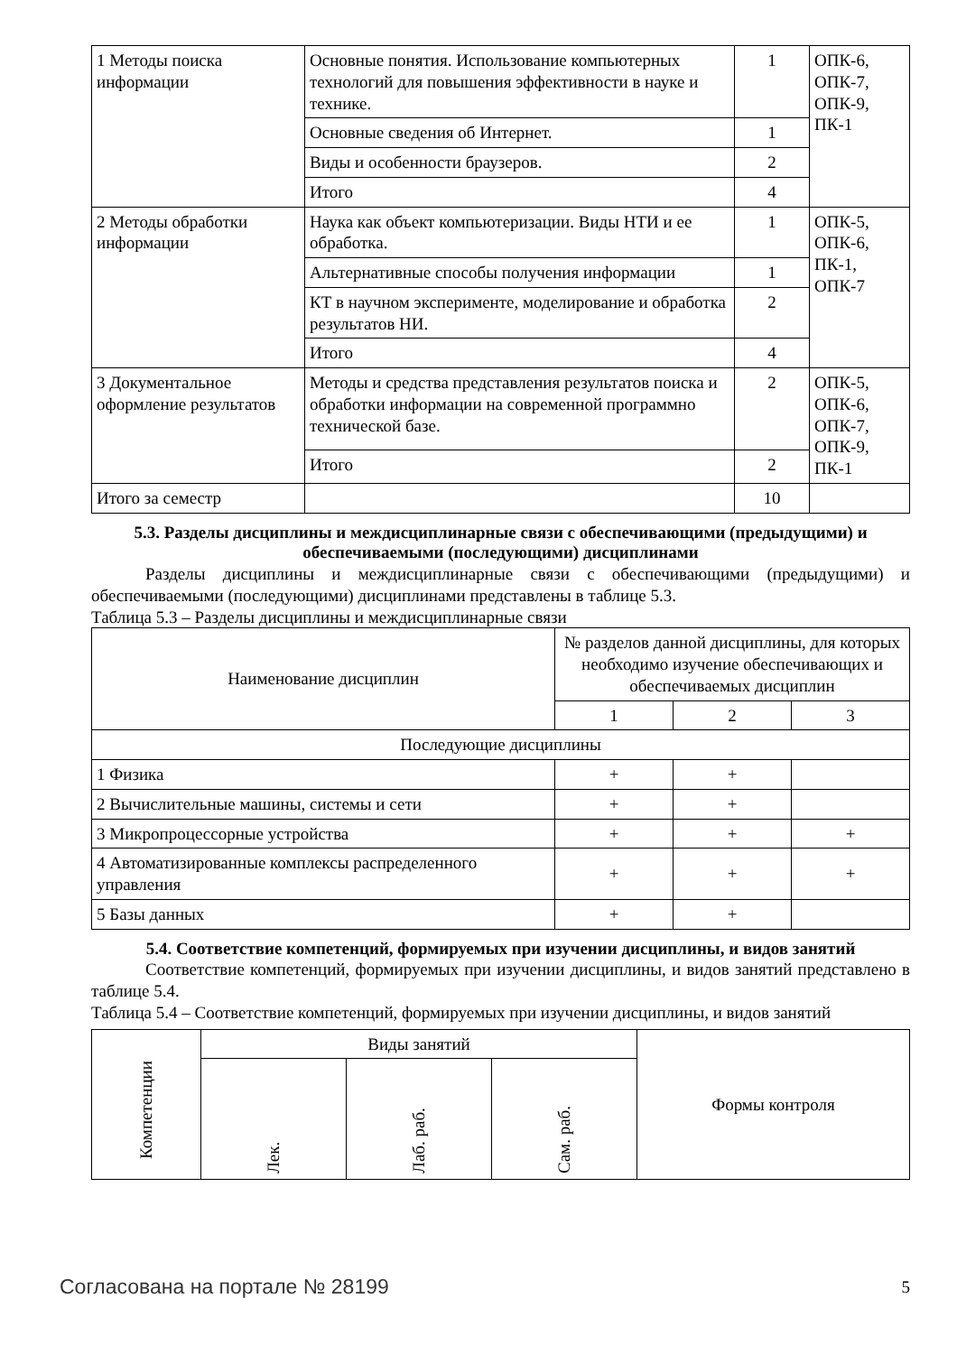| 1 Методы поиска информации | Основные понятия. Использование компьютерных технологий для повышения эффективности в науке и технике. | 1 | ОПК-6, ОПК-7, ОПК-9, ПК-1 |
| | Основные сведения об Интернет. | 1 | |
| | Виды и особенности браузеров. | 2 | |
| | Итого | 4 | |
| 2 Методы обработки информации | Наука как объект компьютеризации. Виды НТИ и ее обработка. | 1 | ОПК-5, ОПК-6, ПК-1, ОПК-7 |
| | Альтернативные способы получения информации | 1 | |
| | КТ в научном эксперименте, моделирование и обработка результатов НИ. | 2 | |
| | Итого | 4 | |
| 3 Документальное оформление результатов | Методы и средства представления результатов поиска и обработки информации на современной программно технической базе. | 2 | ОПК-5, ОПК-6, ОПК-7, ОПК-9, ПК-1 |
| | Итого | 2 | |
| Итого за семестр | | 10 | |
5.3. Разделы дисциплины и междисциплинарные связи с обеспечивающими (предыдущими) и обеспечиваемыми (последующими) дисциплинами
Разделы дисциплины и междисциплинарные связи с обеспечивающими (предыдущими) и обеспечиваемыми (последующими) дисциплинами представлены в таблице 5.3.
Таблица 5.3 – Разделы дисциплины и междисциплинарные связи
| Наименование дисциплин | № разделов данной дисциплины, для которых необходимо изучение обеспечивающих и обеспечиваемых дисциплин | | |
| --- | --- | --- | --- |
| | 1 | 2 | 3 |
| Последующие дисциплины | | | |
| 1 Физика | + | + | |
| 2 Вычислительные машины, системы и сети | + | + | |
| 3 Микропроцессорные устройства | + | + | + |
| 4 Автоматизированные комплексы распределенного управления | + | + | + |
| 5 Базы данных | + | + | |
5.4. Соответствие компетенций, формируемых при изучении дисциплины, и видов занятий
Соответствие компетенций, формируемых при изучении дисциплины, и видов занятий представлено в таблице 5.4.
Таблица 5.4 – Соответствие компетенций, формируемых при изучении дисциплины, и видов занятий
| Компетенции | Виды занятий | | | Формы контроля |
| --- | --- | --- | --- | --- |
| | Лек. | Лаб. раб. | Сам. раб. | |
Согласована на портале № 28199 5